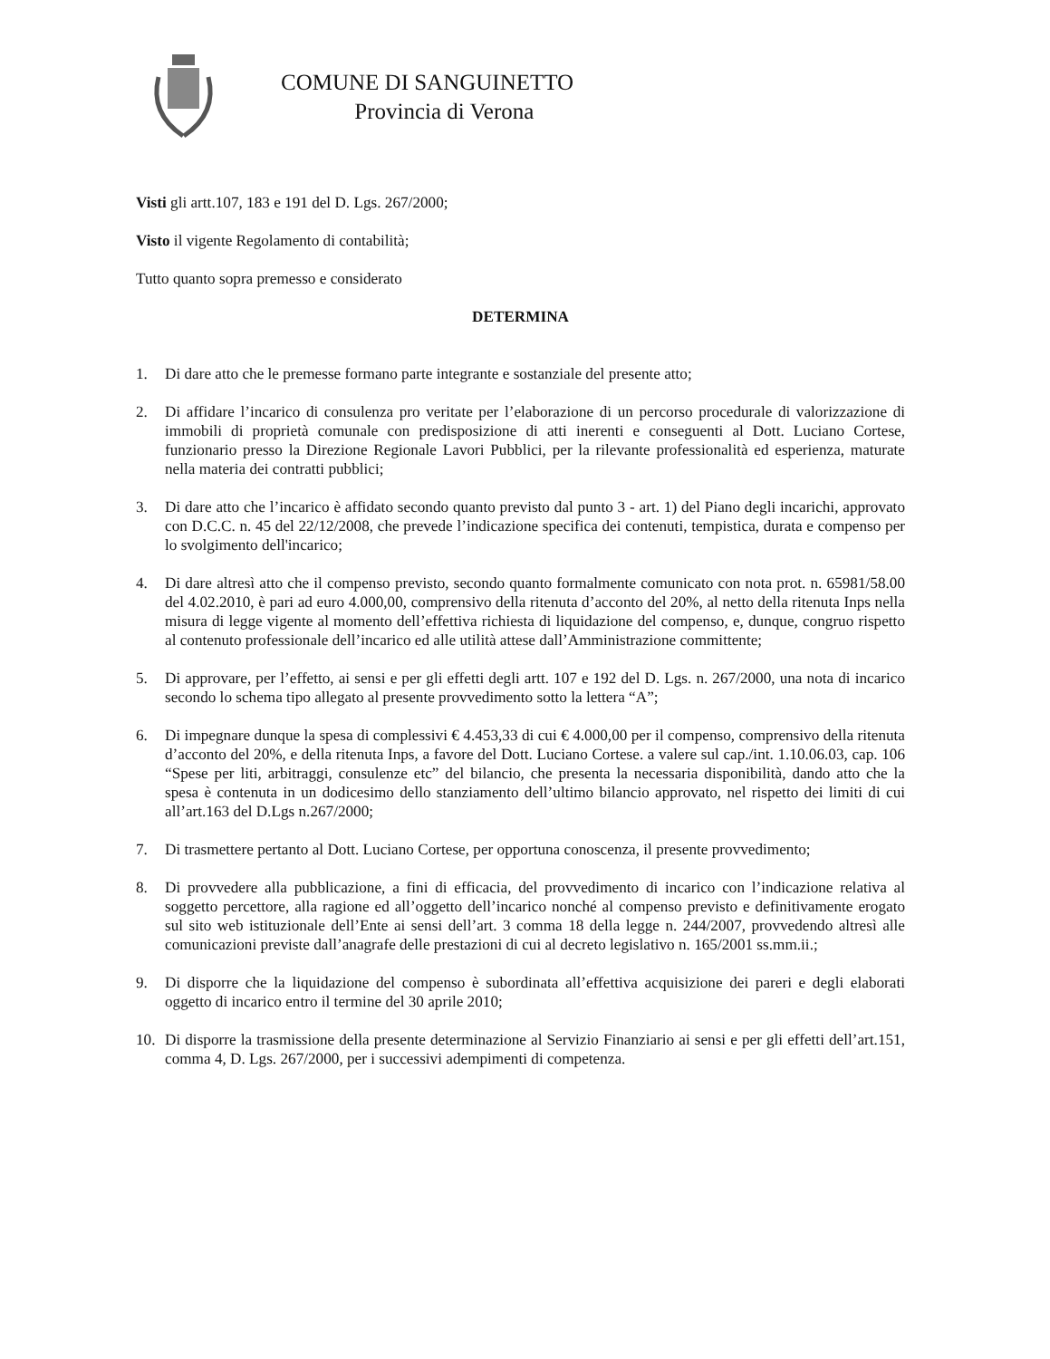COMUNE DI SANGUINETTO
Provincia di Verona
Visti gli artt.107, 183 e 191 del D. Lgs. 267/2000;
Visto il vigente Regolamento di contabilità;
Tutto quanto sopra premesso e considerato
DETERMINA
1. Di dare atto che le premesse formano parte integrante e sostanziale del presente atto;
2. Di affidare l’incarico di consulenza pro veritate per l’elaborazione di un percorso procedurale di valorizzazione di immobili di proprietà comunale con predisposizione di atti inerenti e conseguenti al Dott. Luciano Cortese, funzionario presso la Direzione Regionale Lavori Pubblici, per la rilevante professionalità ed esperienza, maturate nella materia dei contratti pubblici;
3. Di dare atto che l’incarico è affidato secondo quanto previsto dal punto 3 - art. 1) del Piano degli incarichi, approvato con D.C.C. n. 45 del 22/12/2008, che prevede l’indicazione specifica dei contenuti, tempistica, durata e compenso per lo svolgimento dell'incarico;
4. Di dare altresì atto che il compenso previsto, secondo quanto formalmente comunicato con nota prot. n. 65981/58.00 del 4.02.2010, è pari ad euro 4.000,00, comprensivo della ritenuta d’acconto del 20%, al netto della ritenuta Inps nella misura di legge vigente al momento dell’effettiva richiesta di liquidazione del compenso, e, dunque, congruo rispetto al contenuto professionale dell’incarico ed alle utilità attese dall’Amministrazione committente;
5. Di approvare, per l’effetto, ai sensi e per gli effetti degli artt. 107 e 192 del D. Lgs. n. 267/2000, una nota di incarico secondo lo schema tipo allegato al presente provvedimento sotto la lettera “A”;
6. Di impegnare dunque la spesa di complessivi € 4.453,33 di cui € 4.000,00 per il compenso, comprensivo della ritenuta d’acconto del 20%, e della ritenuta Inps, a favore del Dott. Luciano Cortese. a valere sul cap./int. 1.10.06.03, cap. 106 “Spese per liti, arbitraggi, consulenze etc” del bilancio, che presenta la necessaria disponibilità, dando atto che la spesa è contenuta in un dodicesimo dello stanziamento dell’ultimo bilancio approvato, nel rispetto dei limiti di cui all’art.163 del D.Lgs n.267/2000;
7. Di trasmettere pertanto al Dott. Luciano Cortese, per opportuna conoscenza, il presente provvedimento;
8. Di provvedere alla pubblicazione, a fini di efficacia, del provvedimento di incarico con l’indicazione relativa al soggetto percettore, alla ragione ed all’oggetto dell’incarico nonché al compenso previsto e definitivamente erogato sul sito web istituzionale dell’Ente ai sensi dell’art. 3 comma 18 della legge n. 244/2007, provvedendo altresì alle comunicazioni previste dall’anagrafe delle prestazioni di cui al decreto legislativo n. 165/2001 ss.mm.ii.;
9. Di disporre che la liquidazione del compenso è subordinata all’effettiva acquisizione dei pareri e degli elaborati oggetto di incarico entro il termine del 30 aprile 2010;
10. Di disporre la trasmissione della presente determinazione al Servizio Finanziario ai sensi e per gli effetti dell’art.151, comma 4, D. Lgs. 267/2000, per i successivi adempimenti di competenza.